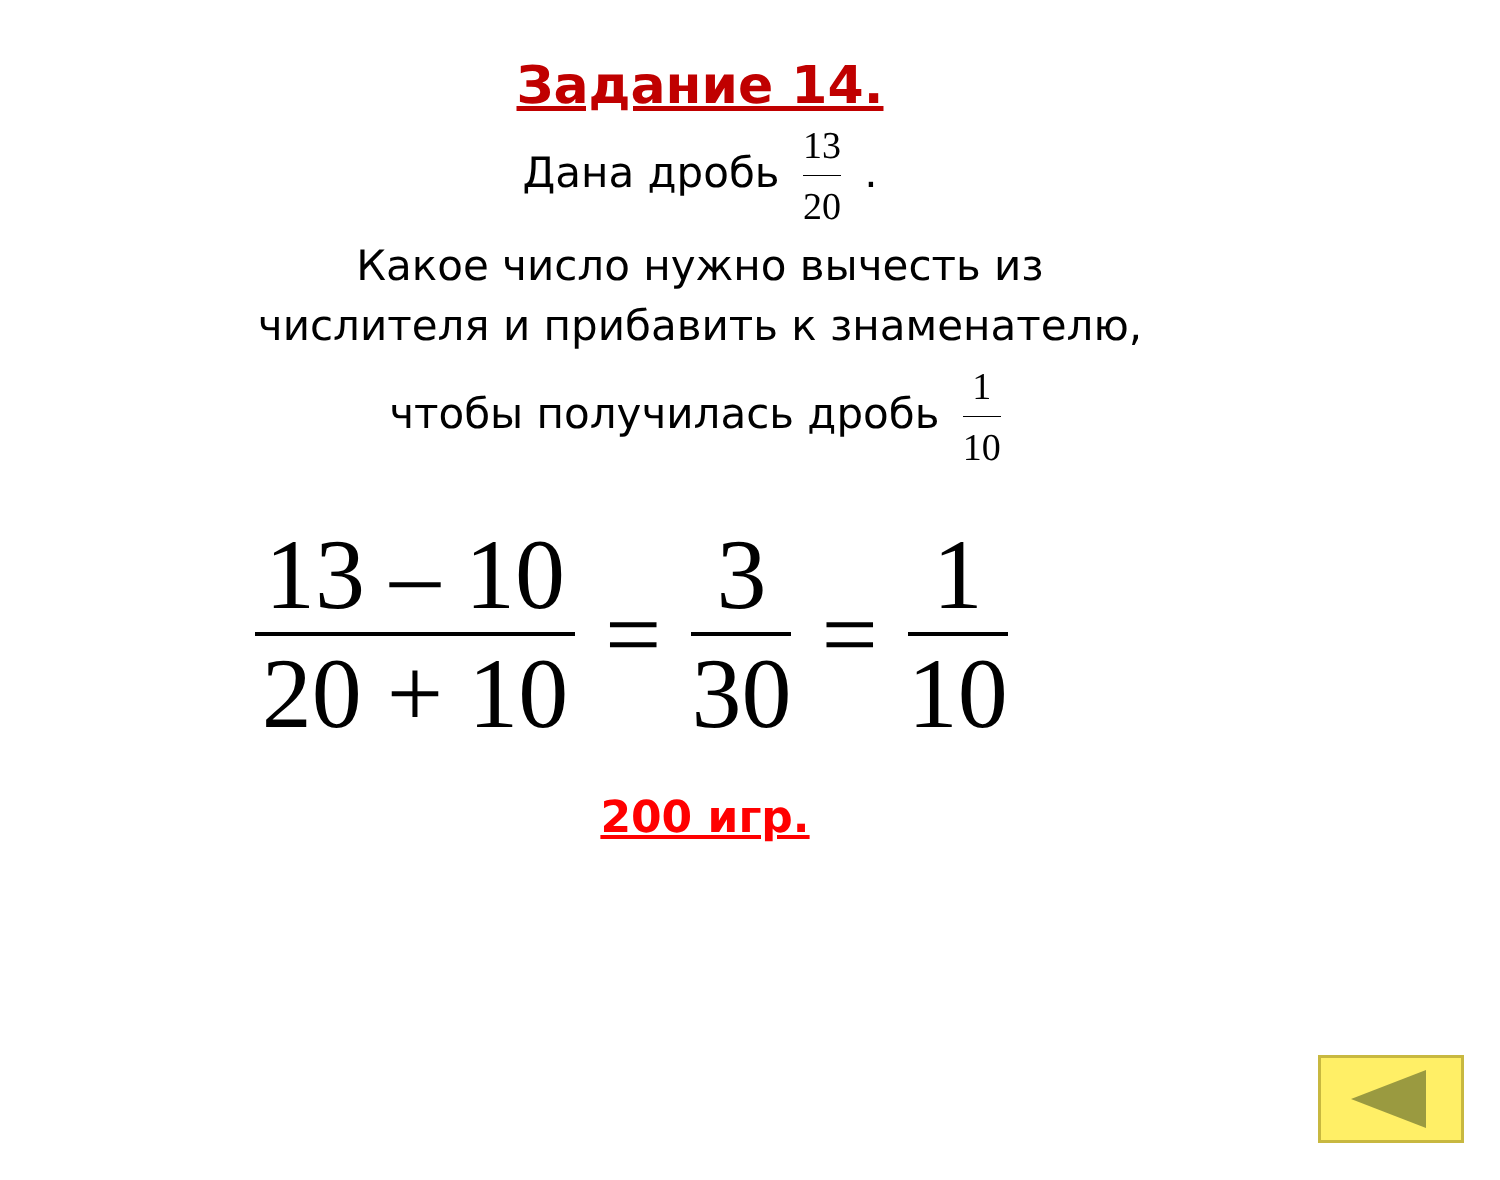Задание 14.
Дана дробь 13 20 .
Какое число нужно вычесть из
числителя и прибавить к знаменателю,
чтобы получилась дробь 1 10
13 – 10 20 + 10 = 3 30 = 1 10
200 игр.